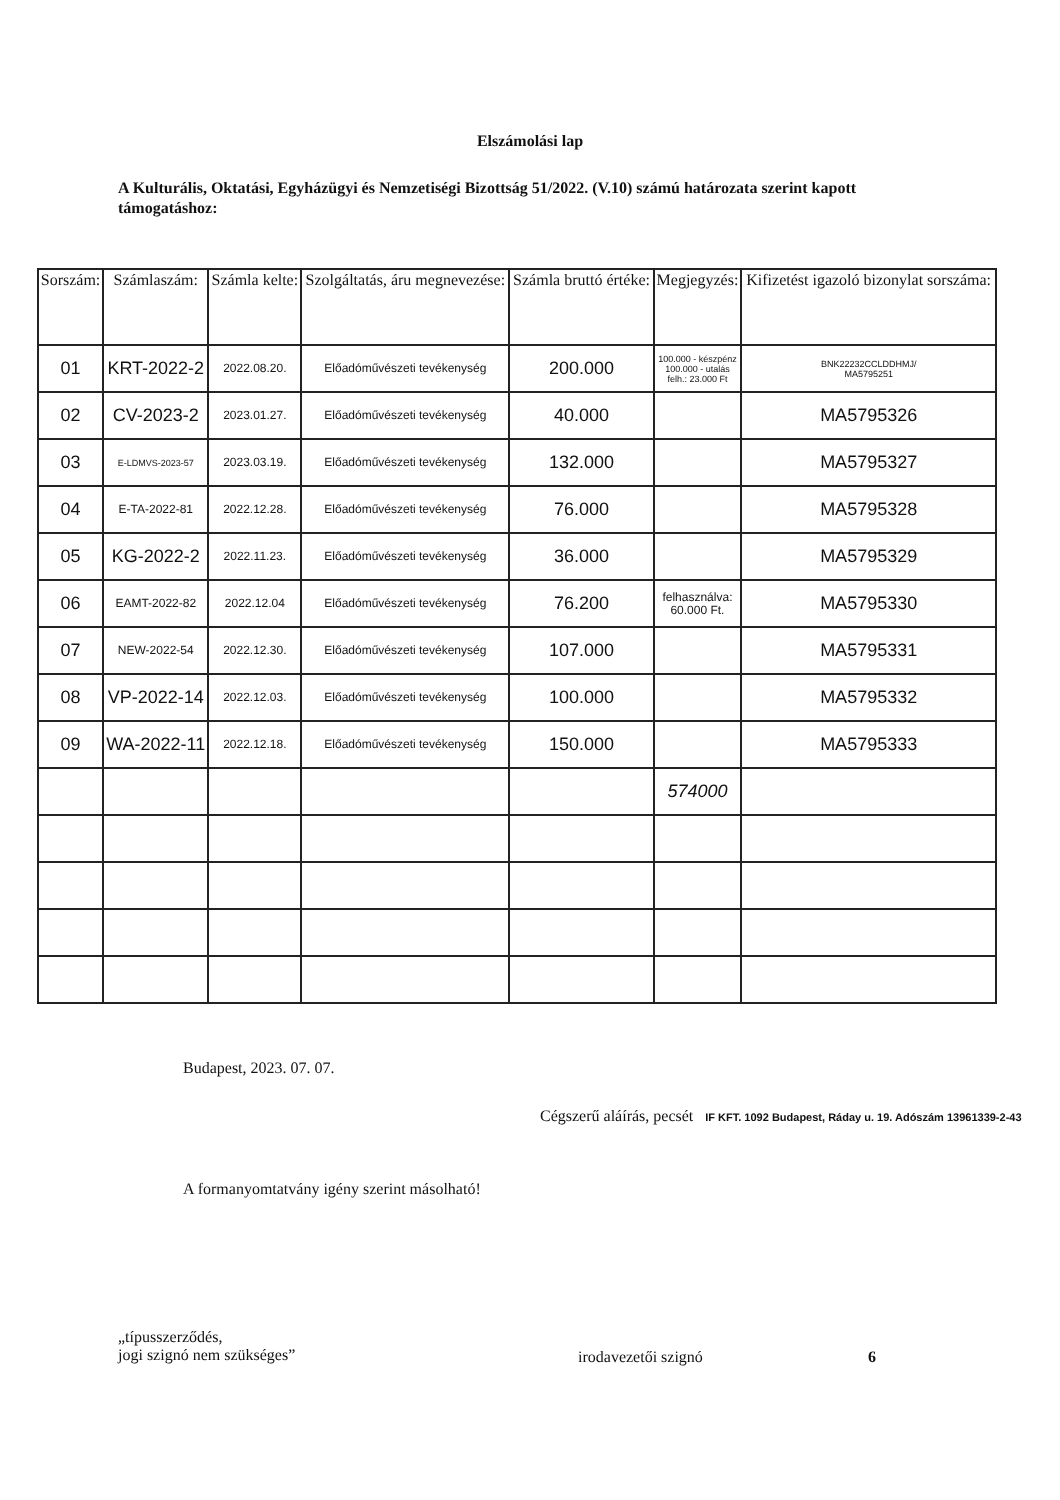Elszámolási lap
A Kulturális, Oktatási, Egyházügyi és Nemzetiségi Bizottság 51/2022. (V.10) számú határozata szerint kapott támogatáshoz:
| Sorszám: | Számlaszám: | Számla kelte: | Szolgáltatás, áru megnevezése: | Számla bruttó értéke: | Megjegyzés: | Kifizetést igazoló bizonylat sorszáma: |
| --- | --- | --- | --- | --- | --- | --- |
| 01 | KRT-2022-2 | 2022.08.20. | Előadóművészeti tevékenység | 200.000 | 100.000 - készpénz 100.000 - utalás felh.: 23.000 Ft | BNK22232CCLDDHMJ/ MA5795251 |
| 02 | CV-2023-2 | 2023.01.27. | Előadóművészeti tevékenység | 40.000 | | MA5795326 |
| 03 | E-LDMVS-2023-57 | 2023.03.19. | Előadóművészeti tevékenység | 132.000 | | MA5795327 |
| 04 | E-TA-2022-81 | 2022.12.28. | Előadóművészeti tevékenység | 76.000 | | MA5795328 |
| 05 | KG-2022-2 | 2022.11.23. | Előadóművészeti tevékenység | 36.000 | | MA5795329 |
| 06 | EAMT-2022-82 | 2022.12.04 | Előadóművészeti tevékenység | 76.200 | felhasználva: 60.000 Ft. | MA5795330 |
| 07 | NEW-2022-54 | 2022.12.30. | Előadóművészeti tevékenység | 107.000 | | MA5795331 |
| 08 | VP-2022-14 | 2022.12.03. | Előadóművészeti tevékenység | 100.000 | | MA5795332 |
| 09 | WA-2022-11 | 2022.12.18. | Előadóművészeti tevékenység | 150.000 | | MA5795333 |
| | | | | | 574000 | |
Budapest, 2023. 07. 07.
Cégszerű aláírás, pecsét IF KFT. 1092 Budapest, Ráday u. 19. Adószám 13961339-2-43
A formanyomtatvány igény szerint másolható!
„típusszerződés,
jogi szignó nem szükséges”
irodavezetői szignó 6